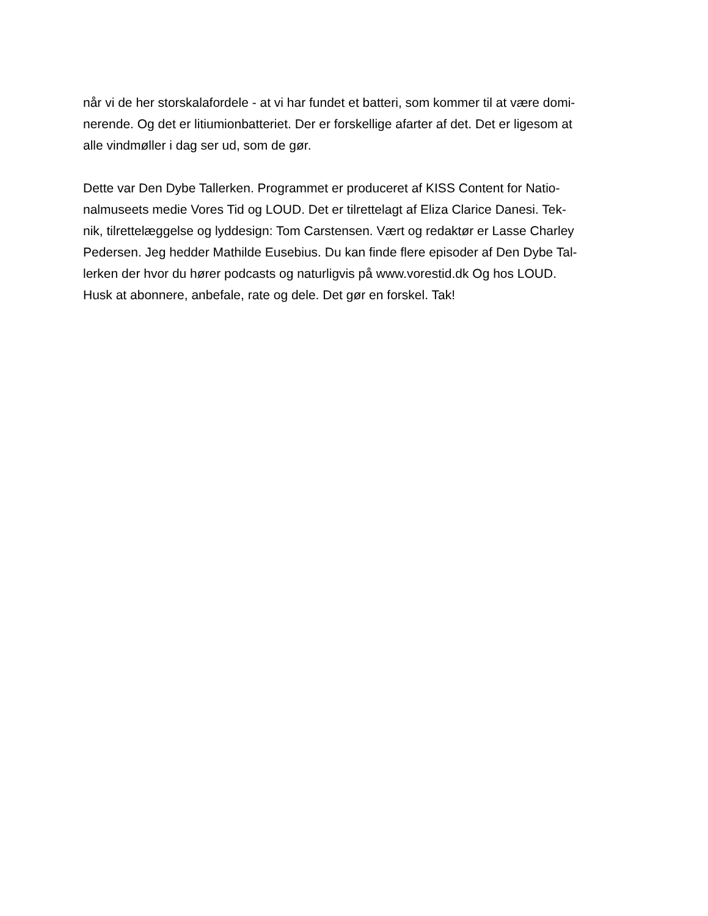når vi de her storskalafordele - at vi har fundet et batteri, som kommer til at være domi-
nerende. Og det er litiumionbatteriet. Der er forskellige afarter af det. Det er ligesom at
alle vindmøller i dag ser ud, som de gør.
Dette var Den Dybe Tallerken. Programmet er produceret af KISS Content for Natio-
nalmuseets medie Vores Tid og LOUD. Det er tilrettelagt af Eliza Clarice Danesi. Tek-
nik, tilrettelæggelse og lyddesign: Tom Carstensen. Vært og redaktør er Lasse Charley
Pedersen. Jeg hedder Mathilde Eusebius. Du kan finde flere episoder af Den Dybe Tal-
lerken der hvor du hører podcasts og naturligvis på www.vorestid.dk Og hos LOUD.
Husk at abonnere, anbefale, rate og dele. Det gør en forskel. Tak!